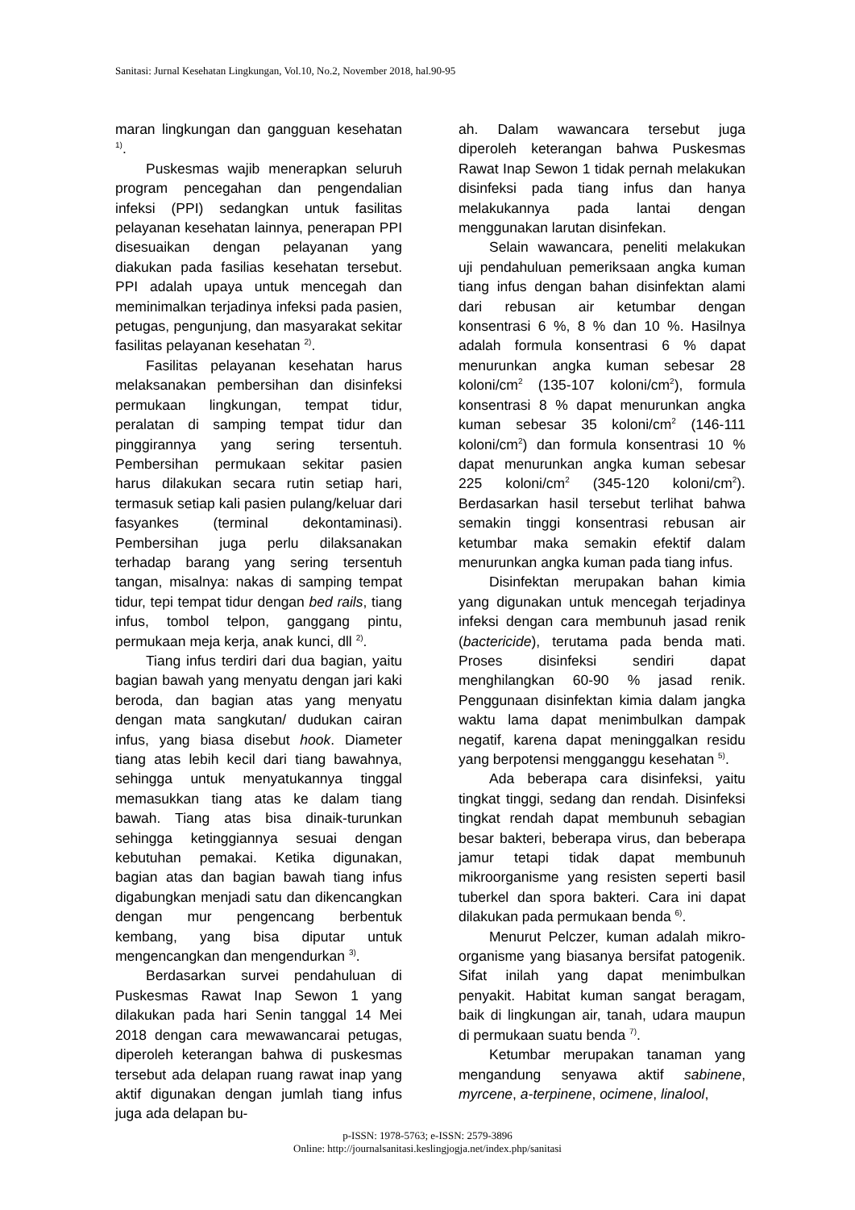Sanitasi: Jurnal Kesehatan Lingkungan, Vol.10, No.2, November 2018, hal.90-95
maran lingkungan dan gangguan kesehatan <sup>1)</sup>.
Puskesmas wajib menerapkan seluruh program pencegahan dan pengendalian infeksi (PPI) sedangkan untuk fasilitas pelayanan kesehatan lainnya, penerapan PPI disesuaikan dengan pelayanan yang diakukan pada fasilias kesehatan tersebut. PPI adalah upaya untuk mencegah dan meminimalkan terjadinya infeksi pada pasien, petugas, pengunjung, dan masyarakat sekitar fasilitas pelayanan kesehatan <sup>2)</sup>.
Fasilitas pelayanan kesehatan harus melaksanakan pembersihan dan disinfeksi permukaan lingkungan, tempat tidur, peralatan di samping tempat tidur dan pinggirannya yang sering tersentuh. Pembersihan permukaan sekitar pasien harus dilakukan secara rutin setiap hari, termasuk setiap kali pasien pulang/keluar dari fasyankes (terminal dekontaminasi). Pembersihan juga perlu dilaksanakan terhadap barang yang sering tersentuh tangan, misalnya: nakas di samping tempat tidur, tepi tempat tidur dengan bed rails, tiang infus, tombol telpon, ganggang pintu, permukaan meja kerja, anak kunci, dll <sup>2)</sup>.
Tiang infus terdiri dari dua bagian, yaitu bagian bawah yang menyatu dengan jari kaki beroda, dan bagian atas yang menyatu dengan mata sangkutan/ dudukan cairan infus, yang biasa disebut hook. Diameter tiang atas lebih kecil dari tiang bawahnya, sehingga untuk menyatukannya tinggal memasukkan tiang atas ke dalam tiang bawah. Tiang atas bisa dinaik-turunkan sehingga ketinggiannya sesuai dengan kebutuhan pemakai. Ketika digunakan, bagian atas dan bagian bawah tiang infus digabungkan menjadi satu dan dikencangkan dengan mur pengencang berbentuk kembang, yang bisa diputar untuk mengencangkan dan mengendurkan <sup>3)</sup>.
Berdasarkan survei pendahuluan di Puskesmas Rawat Inap Sewon 1 yang dilakukan pada hari Senin tanggal 14 Mei 2018 dengan cara mewawancarai petugas, diperoleh keterangan bahwa di puskesmas tersebut ada delapan ruang rawat inap yang aktif digunakan dengan jumlah tiang infus juga ada delapan bu-
ah. Dalam wawancara tersebut juga diperoleh keterangan bahwa Puskesmas Rawat Inap Sewon 1 tidak pernah melakukan disinfeksi pada tiang infus dan hanya melakukannya pada lantai dengan menggunakan larutan disinfekan.
Selain wawancara, peneliti melakukan uji pendahuluan pemeriksaan angka kuman tiang infus dengan bahan disinfektan alami dari rebusan air ketumbar dengan konsentrasi 6 %, 8 % dan 10 %. Hasilnya adalah formula konsentrasi 6 % dapat menurunkan angka kuman sebesar 28 koloni/cm<sup>2</sup> (135-107 koloni/cm<sup>2</sup>), formula konsentrasi 8 % dapat menurunkan angka kuman sebesar 35 koloni/cm<sup>2</sup> (146-111 koloni/cm<sup>2</sup>) dan formula konsentrasi 10 % dapat menurunkan angka kuman sebesar 225 koloni/cm<sup>2</sup> (345-120 koloni/cm<sup>2</sup>). Berdasarkan hasil tersebut terlihat bahwa semakin tinggi konsentrasi rebusan air ketumbar maka semakin efektif dalam menurunkan angka kuman pada tiang infus.
Disinfektan merupakan bahan kimia yang digunakan untuk mencegah terjadinya infeksi dengan cara membunuh jasad renik (bactericide), terutama pada benda mati. Proses disinfeksi sendiri dapat menghilangkan 60-90 % jasad renik. Penggunaan disinfektan kimia dalam jangka waktu lama dapat menimbulkan dampak negatif, karena dapat meninggalkan residu yang berpotensi mengganggu kesehatan <sup>5)</sup>.
Ada beberapa cara disinfeksi, yaitu tingkat tinggi, sedang dan rendah. Disinfeksi tingkat rendah dapat membunuh sebagian besar bakteri, beberapa virus, dan beberapa jamur tetapi tidak dapat membunuh mikroorganisme yang resisten seperti basil tuberkel dan spora bakteri. Cara ini dapat dilakukan pada permukaan benda <sup>6)</sup>.
Menurut Pelczer, kuman adalah mikro-organisme yang biasanya bersifat patogenik. Sifat inilah yang dapat menimbulkan penyakit. Habitat kuman sangat beragam, baik di lingkungan air, tanah, udara maupun di permukaan suatu benda <sup>7)</sup>.
Ketumbar merupakan tanaman yang mengandung senyawa aktif sabinene, myrcene, a-terpinene, ocimene, linalool,
p-ISSN: 1978-5763; e-ISSN: 2579-3896
Online: http://journalsanitasi.keslingjogja.net/index.php/sanitasi